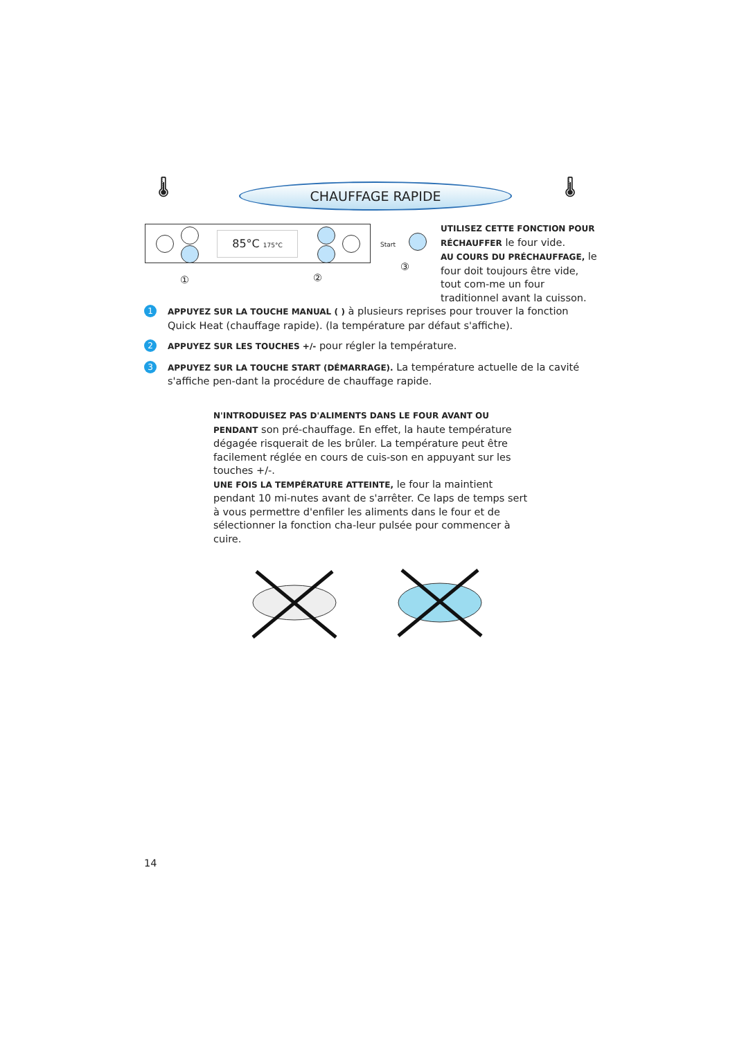🌡 CHAUFFAGE RAPIDE 🌡
85°C 175°C
Start
① ②
③
UTILISEZ CETTE FONCTION POUR RÉCHAUFFER le four vide.
AU COURS DU PRÉCHAUFFAGE, le four doit toujours être vide, tout com-me un four traditionnel avant la cuisson.
1
APPUYEZ SUR LA TOUCHE MANUAL ( ) à plusieurs reprises pour trouver la fonction Quick Heat (chauffage rapide). (la température par défaut s'affiche).
2
APPUYEZ SUR LES TOUCHES +/- pour régler la température.
3
APPUYEZ SUR LA TOUCHE START (DÉMARRAGE). La température actuelle de la cavité s'affiche pen-dant la procédure de chauffage rapide.
N'INTRODUISEZ PAS D'ALIMENTS DANS LE FOUR AVANT OU PENDANT son pré-chauffage. En effet, la haute température dégagée risquerait de les brûler. La température peut être facilement réglée en cours de cuis-son en appuyant sur les touches +/-.
UNE FOIS LA TEMPÉRATURE ATTEINTE, le four la maintient pendant 10 mi-nutes avant de s'arrêter. Ce laps de temps sert à vous permettre d'enfiler les aliments dans le four et de sélectionner la fonction cha-leur pulsée pour commencer à cuire.
14